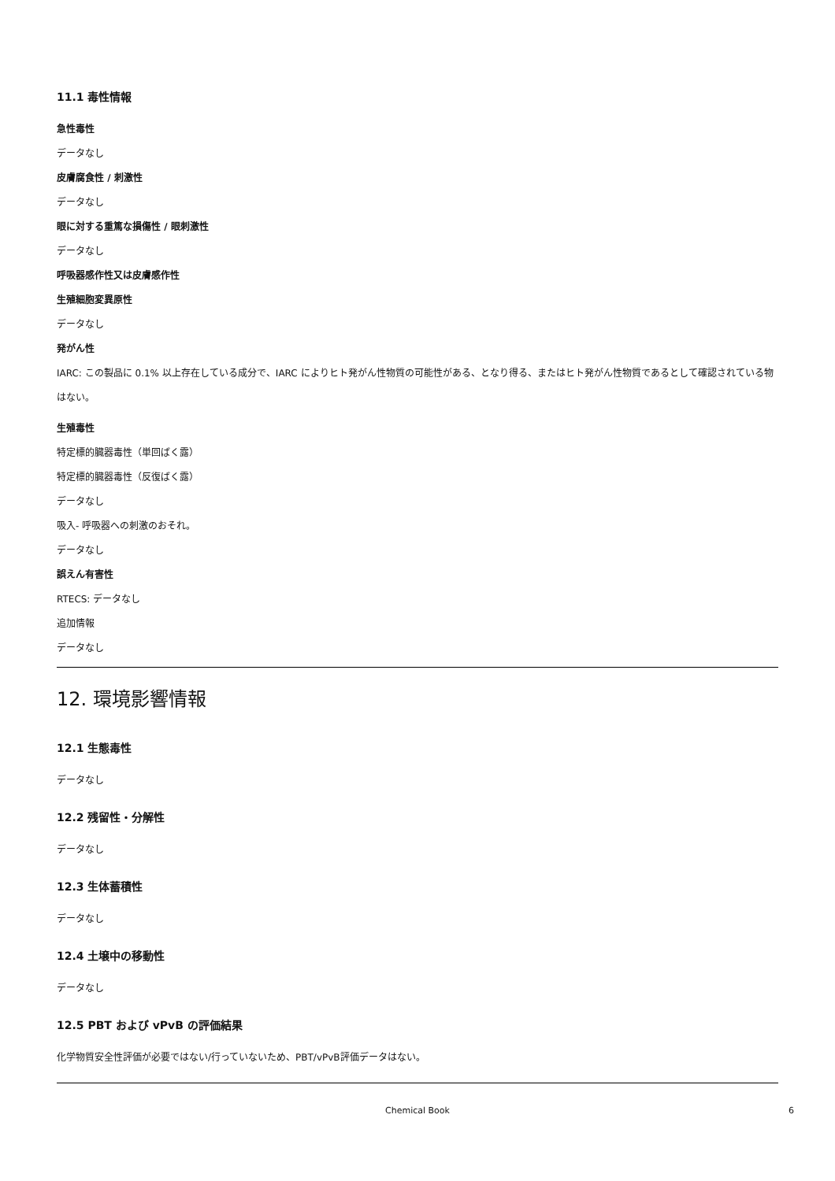11.1 毒性情報
急性毒性
データなし
皮膚腐食性 / 刺激性
データなし
眼に対する重篤な損傷性 / 眼刺激性
データなし
呼吸器感作性又は皮膚感作性
生殖細胞変異原性
データなし
発がん性
IARC: この製品に 0.1% 以上存在している成分で、IARC によりヒト発がん性物質の可能性がある、となり得る、またはヒト発がん性物質であるとして確認されている物はない。
生殖毒性
特定標的臓器毒性（単回ばく露）
特定標的臓器毒性（反復ばく露）
データなし
吸入- 呼吸器への刺激のおそれ。
データなし
誤えん有害性
RTECS: データなし
追加情報
データなし
12. 環境影響情報
12.1 生態毒性
データなし
12.2 残留性・分解性
データなし
12.3 生体蓄積性
データなし
12.4 土壌中の移動性
データなし
12.5 PBT および vPvB の評価結果
化学物質安全性評価が必要ではない/行っていないため、PBT/vPvB評価データはない。
Chemical Book 6